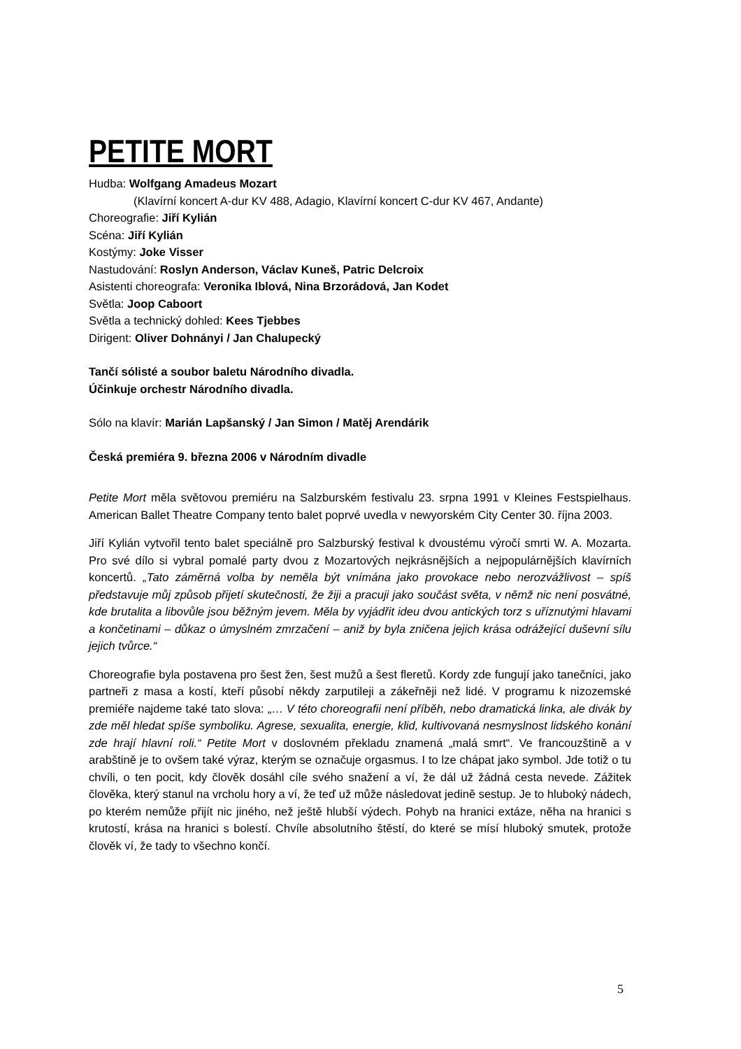PETITE MORT
Hudba: Wolfgang Amadeus Mozart
(Klavírní koncert A-dur KV 488, Adagio, Klavírní koncert C-dur KV 467, Andante)
Choreografie: Jiří Kylián
Scéna: Jiří Kylián
Kostýmy: Joke Visser
Nastudování: Roslyn Anderson, Václav Kuneš, Patric Delcroix
Asistenti choreografa: Veronika Iblová, Nina Brzorádová, Jan Kodet
Světla: Joop Caboort
Světla a technický dohled: Kees Tjebbes
Dirigent: Oliver Dohnányi / Jan Chalupecký
Tančí sólisté a soubor baletu Národního divadla.
Účinkuje orchestr Národního divadla.
Sólo na klavír: Marián Lapšanský / Jan Simon / Matěj Arendárik
Česká premiéra 9. března 2006 v Národním divadle
Petite Mort měla světovou premiéru na Salzburském festivalu 23. srpna 1991 v Kleines Festspielhaus. American Ballet Theatre Company tento balet poprvé uvedla v newyorském City Center 30. října 2003.
Jiří Kylián vytvořil tento balet speciálně pro Salzburský festival k dvoustému výročí smrti W. A. Mozarta. Pro své dílo si vybral pomalé party dvou z Mozartových nejkrásnějších a nejpopulárnějších klavírních koncertů. „Tato záměrná volba by neměla být vnímána jako provokace nebo nerozvážlivost – spíš představuje můj způsob přijetí skutečnosti, že žiji a pracuji jako součást světa, v němž nic není posvátné, kde brutalita a libovůle jsou běžným jevem. Měla by vyjádřit ideu dvou antických torz s uříznutými hlavami a končetinami – důkaz o úmyslném zmrzačení – aniž by byla zničena jejich krása odrážející duševní sílu jejich tvůrce.“
Choreografie byla postavena pro šest žen, šest mužů a šest fleretů. Kordy zde fungují jako tanečníci, jako partneři z masa a kostí, kteří působí někdy zarputileji a zákeřněji než lidé. V programu k nizozemské premiéře najdeme také tato slova: „… V této choreografii není příběh, nebo dramatická linka, ale divák by zde měl hledat spíše symboliku. Agrese, sexualita, energie, klid, kultivovaná nesmyslnost lidského konání zde hrají hlavní roli.“ Petite Mort v doslovném překladu znamená „malá smrt“. Ve francouzštině a v arabštině je to ovšem také výraz, kterým se označuje orgasmus. I to lze chápat jako symbol. Jde totiž o tu chvíli, o ten pocit, kdy člověk dosáhl cíle svého snažení a ví, že dál už žádná cesta nevede. Zážitek člověka, který stanul na vrcholu hory a ví, že teď už může následovat jedině sestup. Je to hluboký nádech, po kterém nemůže přijít nic jiného, než ještě hlubší výdech. Pohyb na hranici extáze, něha na hranici s krutostí, krása na hranici s bolestí. Chvíle absolutního štěstí, do které se mísí hluboký smutek, protože člověk ví, že tady to všechno končí.
5